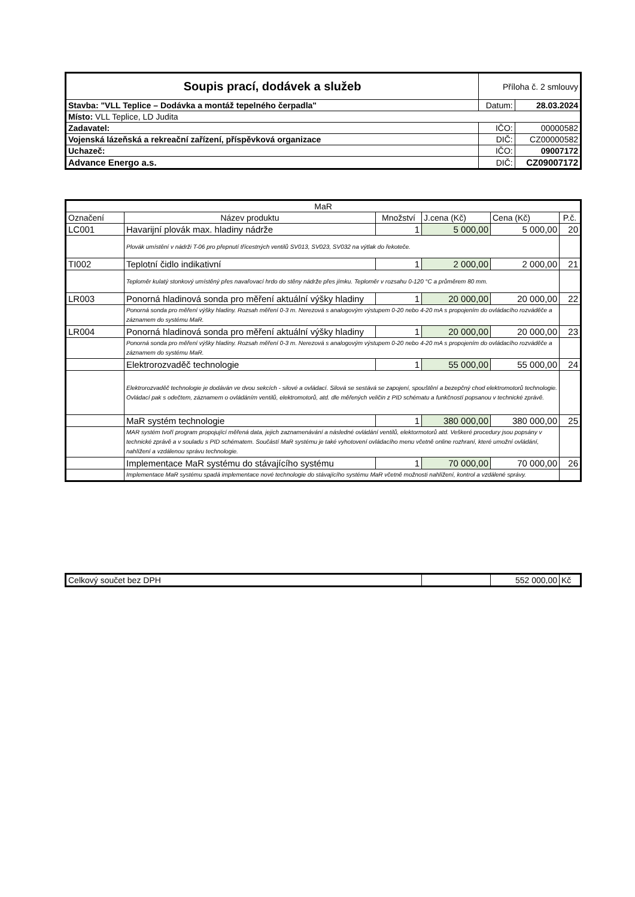| Soupis prací, dodávek a služeb | Příloha č. 2 smlouvy | |
| Stavba: "VLL Teplice – Dodávka a montáž tepelného čerpadla" | Datum: | 28.03.2024 |
| Místo: VLL Teplice, LD Judita | | |
| Zadavatel: | IČO: | 00000582 |
| Vojenská lázeňská a rekreační zařízení, příspěvková organizace | DIČ: | CZ00000582 |
| Uchazeč: | IČO: | 09007172 |
| Advance Energo a.s. | DIČ: | CZ09007172 |
| MaR | | | | | |
| Označení | Název produktu | Množství | J.cena (Kč) | Cena (Kč) | P.č. |
| LC001 | Havarijní plovák max. hladiny nádrže | 1 | 5 000,00 | 5 000,00 | 20 |
| | Plovák umístění v nádrži T-06 pro přepnutí třícestných ventilů SV013, SV023, SV032 na výtlak do řekoteče. | | | | |
| TI002 | Teplotní čidlo indikativní | 1 | 2 000,00 | 2 000,00 | 21 |
| | Teploměr kulatý stonkový umístěný přes navařovací hrdo do stěny nádrže přes jímku. Teploměr v rozsahu 0-120 °C a průměrem 80 mm. | | | | |
| LR003 | Ponorná hladinová sonda pro měření aktuální výšky hladiny | 1 | 20 000,00 | 20 000,00 | 22 |
| | Ponorná sonda pro měření výšky hladiny. Rozsah měření 0-3 m. Nerezová s analogovým výstupem 0-20 nebo 4-20 mA s propojením do ovládacího rozváděče a záznamem do systému MaR. | | | | |
| LR004 | Ponorná hladinová sonda pro měření aktuální výšky hladiny | 1 | 20 000,00 | 20 000,00 | 23 |
| | Ponorná sonda pro měření výšky hladiny. Rozsah měření 0-3 m. Nerezová s analogovým výstupem 0-20 nebo 4-20 mA s propojením do ovládacího rozváděče a záznamem do systému MaR. | | | | |
| | Elektrorozvaděč technologie | 1 | 55 000,00 | 55 000,00 | 24 |
| | Elektrorozvaděč technologie je dodáván ve dvou sekcích - silové a ovládací. Silová se sestává se zapojení, spouštění a bezepčný chod elektromotorů technologie. Ovládací pak s odečtem, záznamem o ovládáním ventilů, elektromotorů, atd. dle měřených veličin z PID schématu a funkčností popsanou v technické zprávě. | | | | |
| | MaR systém technologie | 1 | 380 000,00 | 380 000,00 | 25 |
| | MAR systém tvoří program propojující měřená data, jejich zaznamenávání a následné ovládání ventilů, elektormotorů atd. Veškeré procedury jsou popsány v technické zprávě a v souladu s PID schématem. Součástí MaR systému je také vyhotovení ovládacího menu včetně online rozhraní, které umožní ovládání, nahlížení a vzdálenou správu technologie. | | | | |
| | Implementace MaR systému do stávajícího systému | 1 | 70 000,00 | 70 000,00 | 26 |
| | Implementace MaR systému spadá implementace nové technologie do stávajícího systému MaR včetně možnosti nahlížení, kontrol a vzdálené správy. | | | | |
| Celkový součet bez DPH | | 552 000,00 | Kč |